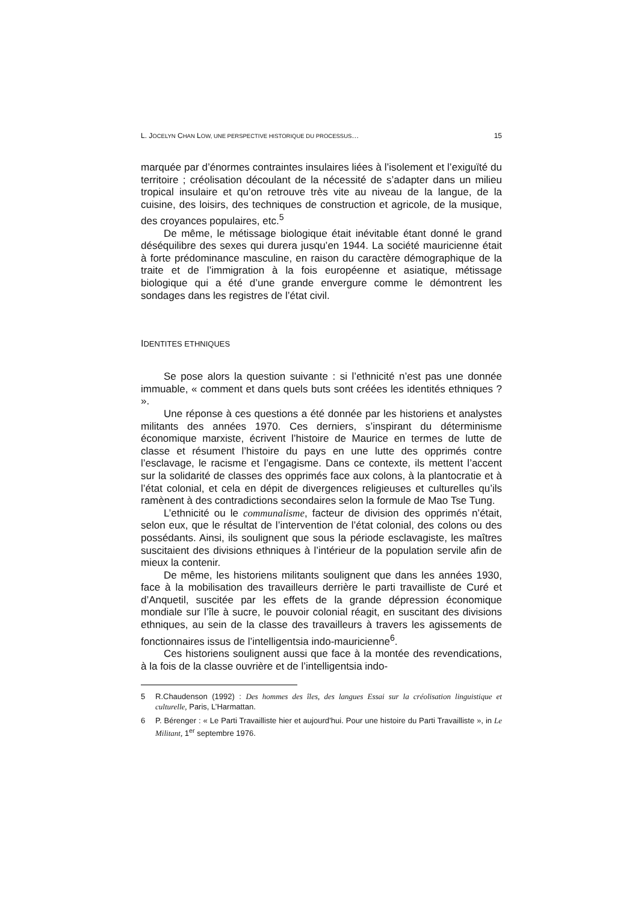L. JOCELYN CHAN LOW, UNE PERSPECTIVE HISTORIQUE DU PROCESSUS…
15
marquée par d’énormes contraintes insulaires liées à l’isolement et l’exiguïté du territoire ; créolisation découlant de la nécessité de s’adapter dans un milieu tropical insulaire et qu’on retrouve très vite au niveau de la langue, de la cuisine, des loisirs, des techniques de construction et agricole, de la musique, des croyances populaires, etc.<sup>5</sup>
De même, le métissage biologique était inévitable étant donné le grand déséquilibre des sexes qui durera jusqu’en 1944. La société mauricienne était à forte prédominance masculine, en raison du caractère démographique de la traite et de l’immigration à la fois européenne et asiatique, métissage biologique qui a été d’une grande envergure comme le démontrent les sondages dans les registres de l’état civil.
IDENTITES ETHNIQUES
Se pose alors la question suivante : si l’ethnicité n’est pas une donnée immuable, « comment et dans quels buts sont créées les identités ethniques ? ».
Une réponse à ces questions a été donnée par les historiens et analystes militants des années 1970. Ces derniers, s’inspirant du déterminisme économique marxiste, écrivent l’histoire de Maurice en termes de lutte de classe et résument l’histoire du pays en une lutte des opprimés contre l’esclavage, le racisme et l’engagisme. Dans ce contexte, ils mettent l’accent sur la solidarité de classes des opprimés face aux colons, à la plantocratie et à l’état colonial, et cela en dépit de divergences religieuses et culturelles qu’ils ramènent à des contradictions secondaires selon la formule de Mao Tse Tung.
L’ethnicité ou le communalisme, facteur de division des opprimés n’était, selon eux, que le résultat de l’intervention de l’état colonial, des colons ou des possédants. Ainsi, ils soulignent que sous la période esclavagiste, les maîtres suscitaient des divisions ethniques à l’intérieur de la population servile afin de mieux la contenir.
De même, les historiens militants soulignent que dans les années 1930, face à la mobilisation des travailleurs derrière le parti travailliste de Curé et d’Anquetil, suscitée par les effets de la grande dépression économique mondiale sur l’île à sucre, le pouvoir colonial réagit, en suscitant des divisions ethniques, au sein de la classe des travailleurs à travers les agissements de fonctionnaires issus de l’intelligentsia indo-mauricienne<sup>6</sup>.
Ces historiens soulignent aussi que face à la montée des revendications, à la fois de la classe ouvrière et de l’intelligentsia indo-
5 R.Chaudenson (1992) : Des hommes des îles, des langues Essai sur la créolisation linguistique et culturelle, Paris, L’Harmattan.
6 P. Bérenger : « Le Parti Travailliste hier et aujourd’hui. Pour une histoire du Parti Travailliste », in Le Militant, 1<sup>er</sup> septembre 1976.